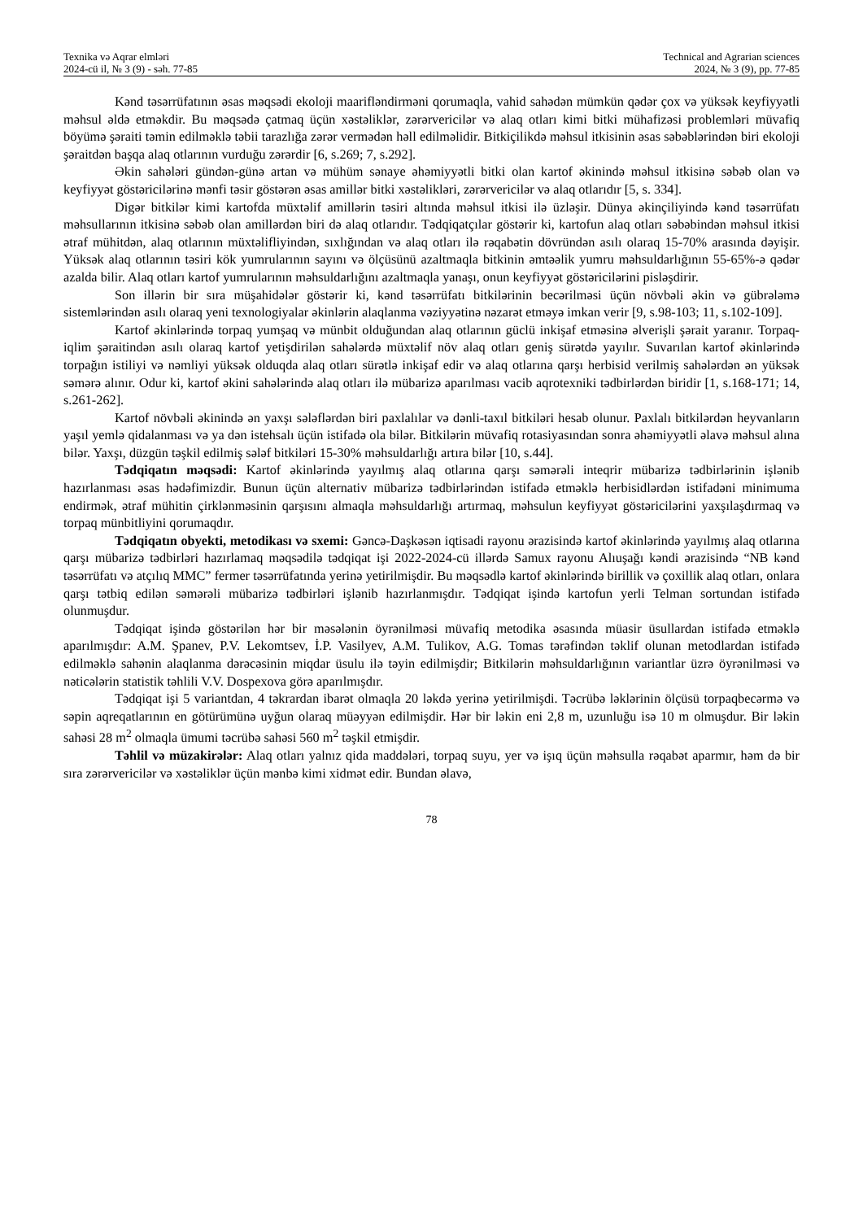Texnika və Aqrar elmləri
2024-cü il, № 3 (9) - səh. 77-85
Technical and Agrarian sciences
2024, № 3 (9), pp. 77-85
Kənd təsərrüfatının əsas məqsədi ekoloji maarifləndirməni qorumaqla, vahid sahədən mümkün qədər çox və yüksək keyfiyyətli məhsul əldə etməkdir. Bu məqsədə çatmaq üçün xəstəliklər, zərərvericilər və alaq otları kimi bitki mühafizəsi problemləri müvafiq böyümə şəraiti təmin edilməklə təbii tarazlığa zərər vermədən həll edilməlidir. Bitkiçilikdə məhsul itkisinin əsas səbəblərindən biri ekoloji şəraitdən başqa alaq otlarının vurduğu zərərdir [6, s.269; 7, s.292].
Əkin sahələri gündən-günə artan və mühüm sənaye əhəmiyyətli bitki olan kartof əkinində məhsul itkisinə səbəb olan və keyfiyyət göstəricilərinə mənfi təsir göstərən əsas amillər bitki xəstəlikləri, zərərvericilər və alaq otlarıdır [5, s. 334].
Digər bitkilər kimi kartofda müxtəlif amillərin təsiri altında məhsul itkisi ilə üzləşir. Dünya əkinçiliyində kənd təsərrüfatı məhsullarının itkisinə səbəb olan amillərdən biri də alaq otlarıdır. Tədqiqatçılar göstərir ki, kartofun alaq otları səbəbindən məhsul itkisi ətraf mühitdən, alaq otlarının müxtəlifliyindən, sıxlığından və alaq otları ilə rəqabətin dövründən asılı olaraq 15-70% arasında dəyişir. Yüksək alaq otlarının təsiri kök yumrularının sayını və ölçüsünü azaltmaqla bitkinin əmtəəlik yumru məhsuldarlığının 55-65%-ə qədər azalda bilir. Alaq otları kartof yumrularının məhsuldarlığını azaltmaqla yanaşı, onun keyfiyyət göstəricilərini pisləşdirir.
Son illərin bir sıra müşahidələr göstərir ki, kənd təsərrüfatı bitkilərinin becərilməsi üçün növbəli əkin və gübrələmə sistemlərindən asılı olaraq yeni texnologiyalar əkinlərin alaqlanma vəziyyətinə nəzarət etməyə imkan verir [9, s.98-103; 11, s.102-109].
Kartof əkinlərində torpaq yumşaq və münbit olduğundan alaq otlarının güclü inkişaf etməsinə əlverişli şərait yaranır. Torpaq-iqlim şəraitindən asılı olaraq kartof yetişdirilən sahələrdə müxtəlif növ alaq otları geniş sürətdə yayılır. Suvarılan kartof əkinlərində torpağın istiliyi və nəmliyi yüksək olduqda alaq otları sürətlə inkişaf edir və alaq otlarına qarşı herbisid verilmiş sahələrdən ən yüksək səmərə alınır. Odur ki, kartof əkini sahələrində alaq otları ilə mübarizə aparılması vacib aqrotexniki tədbirlərdən biridir [1, s.168-171; 14, s.261-262].
Kartof növbəli əkinində ən yaxşı sələflərdən biri paxlalılar və dənli-taxıl bitkiləri hesab olunur. Paxlalı bitkilərdən heyvanların yaşıl yemlə qidalanması və ya dən istehsalı üçün istifadə ola bilər. Bitkilərin müvafiq rotasiyasından sonra əhəmiyyətli əlavə məhsul alına bilər. Yaxşı, düzgün təşkil edilmiş sələf bitkiləri 15-30% məhsuldarlığı artıra bilər [10, s.44].
Tədqiqatın məqsədi: Kartof əkinlərində yayılmış alaq otlarına qarşı səmərəli inteqrir mübarizə tədbirlərinin işlənib hazırlanması əsas hədəfimizdir. Bunun üçün alternativ mübarizə tədbirlərindən istifadə etməklə herbisidlərdən istifadəni minimuma endirmək, ətraf mühitin çirklənməsinin qarşısını almaqla məhsuldarlığı artırmaq, məhsulun keyfiyyət göstəricilərini yaxşılaşdırmaq və torpaq münbitliyini qorumaqdır.
Tədqiqatın obyekti, metodikası və sxemi: Gəncə-Daşkəsən iqtisadi rayonu ərazisində kartof əkinlərində yayılmış alaq otlarına qarşı mübarizə tədbirləri hazırlamaq məqsədilə tədqiqat işi 2022-2024-cü illərdə Samux rayonu Alıuşağı kəndi ərazisində “NB kənd təsərrüfatı və atçılıq MMC” fermer təsərrüfatında yerinə yetirilmişdir. Bu məqsədlə kartof əkinlərində birillik və çoxillik alaq otları, onlara qarşı tətbiq edilən səmərəli mübarizə tədbirləri işlənib hazırlanmışdır. Tədqiqat işində kartofun yerli Telman sortundan istifadə olunmuşdur.
Tədqiqat işində göstərilən hər bir məsələnin öyrənilməsi müvafiq metodika əsasında müasir üsullardan istifadə etməklə aparılmışdır: A.M. Şpanev, P.V. Lekomtsev, İ.P. Vasilyev, A.M. Tulikov, A.G. Tomas tərəfindən təklif olunan metodlardan istifadə edilməklə sahənin alaqlanma dərəcəsinin miqdar üsulu ilə təyin edilmişdir; Bitkilərin məhsuldarlığının variantlar üzrə öyrənilməsi və nəticələrin statistik təhlili V.V. Dospexova görə aparılmışdır.
Tədqiqat işi 5 variantdan, 4 təkrardan ibarət olmaqla 20 ləkdə yerinə yetirilmişdi. Təcrübə ləklərinin ölçüsü torpaqbecərmə və səpin aqreqatlarının en götürümünə uyğun olaraq müəyyən edilmişdir. Hər bir ləkin eni 2,8 m, uzunluğu isə 10 m olmuşdur. Bir ləkin sahəsi 28 m<sup>2</sup> olmaqla ümumi təcrübə sahəsi 560 m<sup>2</sup> təşkil etmişdir.
Təhlil və müzakirələr: Alaq otları yalnız qida maddələri, torpaq suyu, yer və işıq üçün məhsulla rəqabət aparmır, həm də bir sıra zərərvericilər və xəstəliklər üçün mənbə kimi xidmət edir. Bundan əlavə,
78